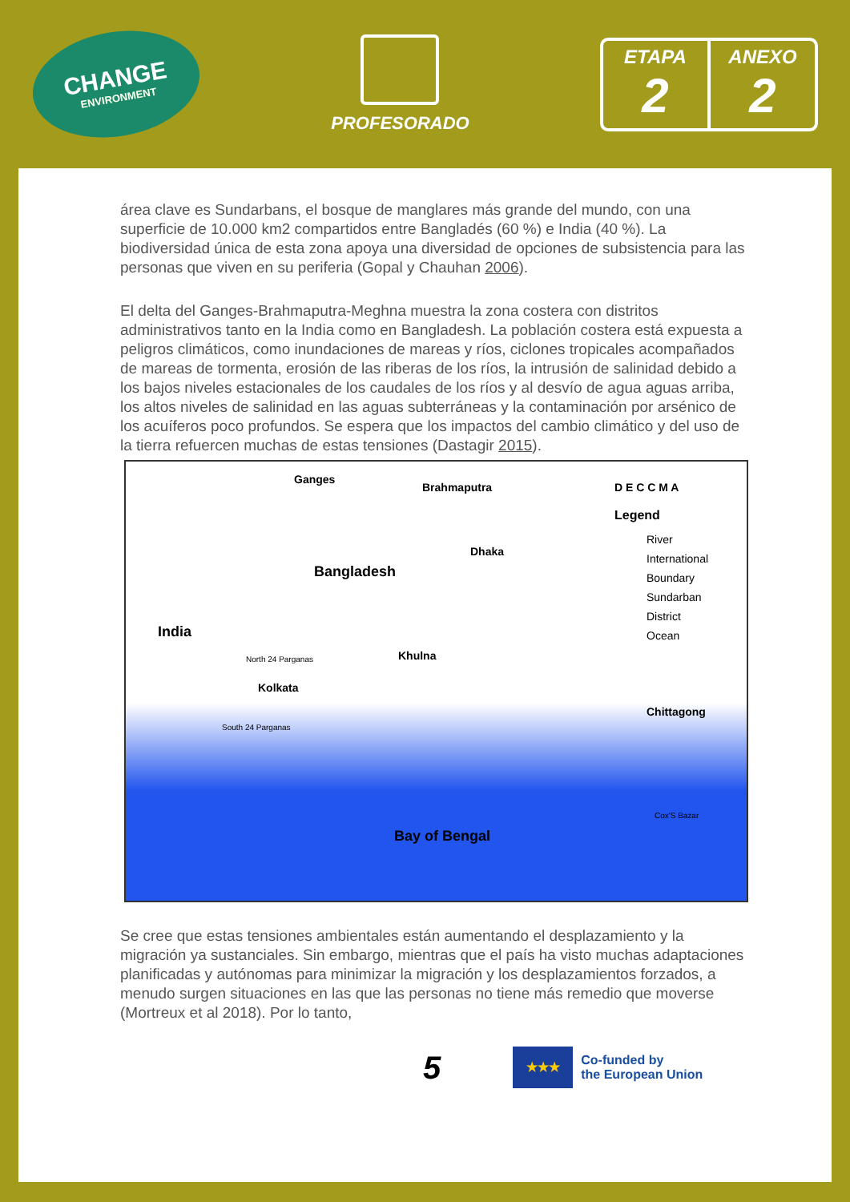CHANGE
ENVIRONMENT
PROFESORADO
ETAPA
2
ANEXO
2
área clave es Sundarbans, el bosque de manglares más grande del mundo, con una superficie de 10.000 km2 compartidos entre Bangladés (60 %) e India (40 %). La biodiversidad única de esta zona apoya una diversidad de opciones de subsistencia para las personas que viven en su periferia (Gopal y Chauhan 2006).
El delta del Ganges-Brahmaputra-Meghna muestra la zona costera con distritos administrativos tanto en la India como en Bangladesh. La población costera está expuesta a peligros climáticos, como inundaciones de mareas y ríos, ciclones tropicales acompañados de mareas de tormenta, erosión de las riberas de los ríos, la intrusión de salinidad debido a los bajos niveles estacionales de los caudales de los ríos y al desvío de agua aguas arriba, los altos niveles de salinidad en las aguas subterráneas y la contaminación por arsénico de los acuíferos poco profundos. Se espera que los impactos del cambio climático y del uso de la tierra refuercen muchas de estas tensiones (Dastagir 2015).
Ganges
Brahmaputra
Bangladesh
Dhaka
India
Kolkata
Khulna
Chittagong
Bay of Bengal
D E C C M A
Legend
River
International Boundary
Sundarban
District
Ocean
South 24 Parganas
North 24 Parganas
Cox'S Bazar
Se cree que estas tensiones ambientales están aumentando el desplazamiento y la migración ya sustanciales. Sin embargo, mientras que el país ha visto muchas adaptaciones planificadas y autónomas para minimizar la migración y los desplazamientos forzados, a menudo surgen situaciones en las que las personas no tiene más remedio que moverse (Mortreux et al 2018). Por lo tanto,
5
★★★
Co-funded by
the European Union